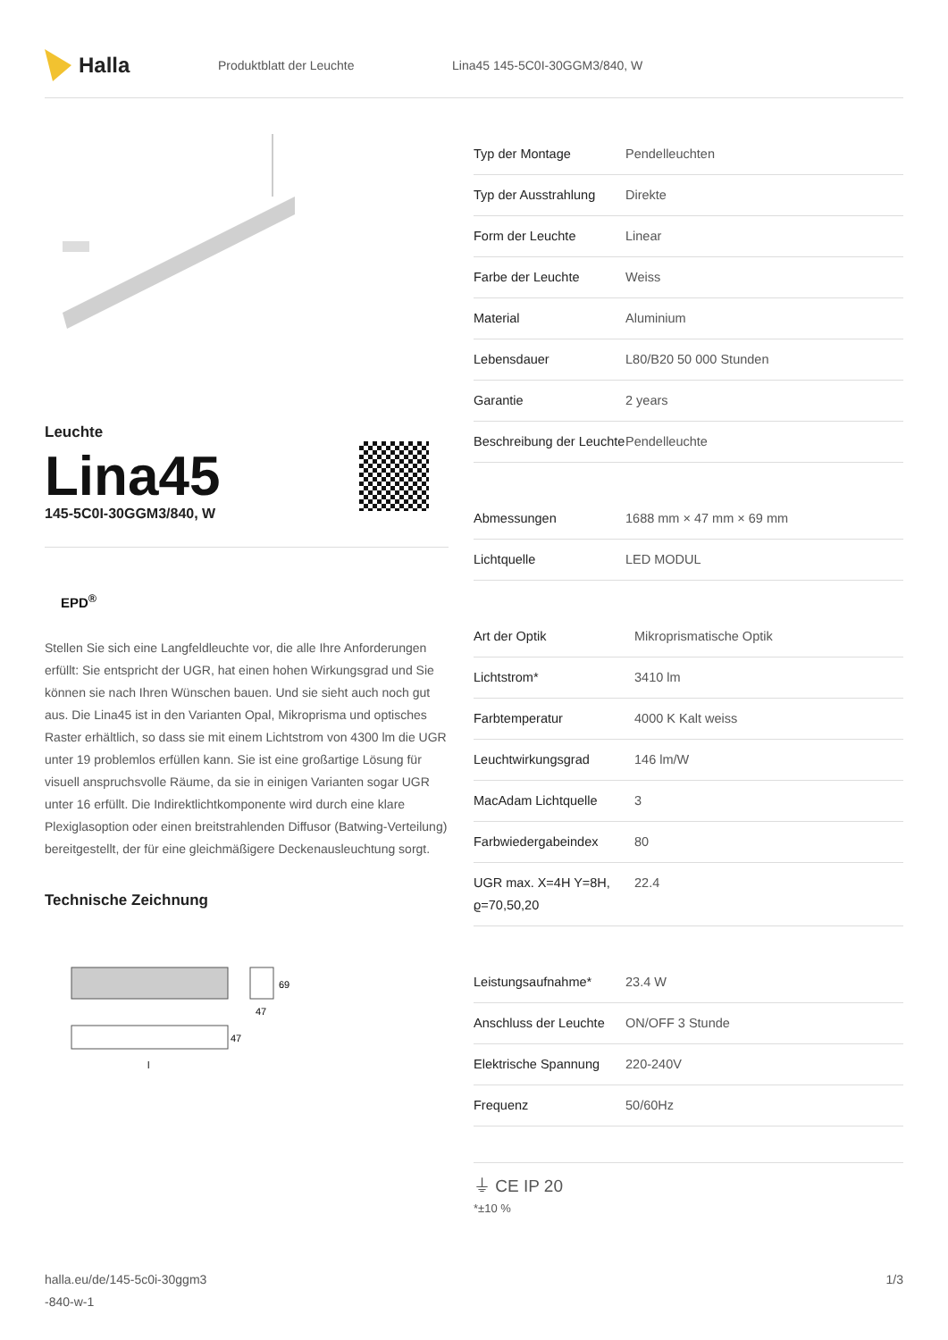Halla
Produktblatt der Leuchte Lina45 145-5C0I-30GGM3/840, W
Leuchte
Lina45
145-5C0I-30GGM3/840, W
EPD<sup>®</sup>
Stellen Sie sich eine Langfeldleuchte vor, die alle Ihre Anforderungen erfüllt: Sie entspricht der UGR, hat einen hohen Wirkungsgrad und Sie können sie nach Ihren Wünschen bauen. Und sie sieht auch noch gut aus. Die Lina45 ist in den Varianten Opal, Mikroprisma und optisches Raster erhältlich, so dass sie mit einem Lichtstrom von 4300 lm die UGR unter 19 problemlos erfüllen kann. Sie ist eine großartige Lösung für visuell anspruchsvolle Räume, da sie in einigen Varianten sogar UGR unter 16 erfüllt. Die Indirektlichtkomponente wird durch eine klare Plexiglasoption oder einen breitstrahlenden Diffusor (Batwing-Verteilung) bereitgestellt, der für eine gleichmäßigere Deckenausleuchtung sorgt.
Technische Zeichnung
69
47
47
l
| Typ der Montage | Pendelleuchten |
| Typ der Ausstrahlung | Direkte |
| Form der Leuchte | Linear |
| Farbe der Leuchte | Weiss |
| Material | Aluminium |
| Lebensdauer | L80/B20 50 000 Stunden |
| Garantie | 2 years |
| Beschreibung der Leuchte | Pendelleuchte |
| Abmessungen | 1688 mm × 47 mm × 69 mm |
| Lichtquelle | LED MODUL |
| Art der Optik | Mikroprismatische Optik |
| Lichtstrom* | 3410 lm |
| Farbtemperatur | 4000 K Kalt weiss |
| Leuchtwirkungsgrad | 146 lm/W |
| MacAdam Lichtquelle | 3 |
| Farbwiedergabeindex | 80 |
| UGR max. X=4H Y=8H, ϱ=70,50,20 | 22.4 |
| Leistungsaufnahme* | 23.4 W |
| Anschluss der Leuchte | ON/OFF 3 Stunde |
| Elektrische Spannung | 220-240V |
| Frequenz | 50/60Hz |
⏚ CE IP 20
*±10 %
halla.eu/de/145-5c0i-30ggm3
-840-w-1
1/3